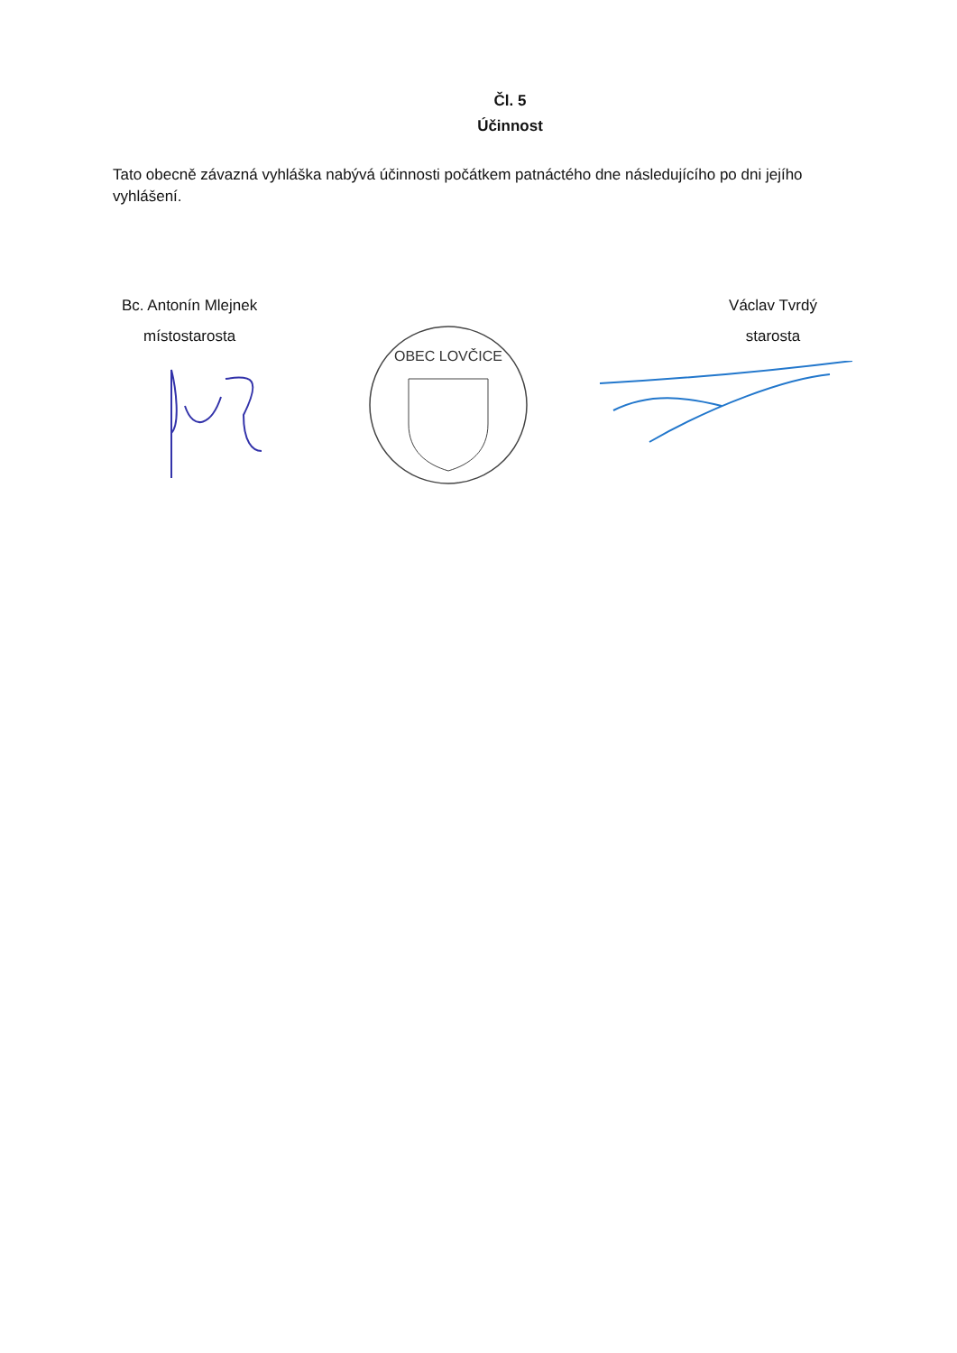Čl. 5
Účinnost
Tato obecně závazná vyhláška nabývá účinnosti počátkem patnáctého dne následujícího po dni jejího vyhlášení.
Bc. Antonín Mlejnek
místostarosta
Václav Tvrdý
starosta
OBEC LOVČICE